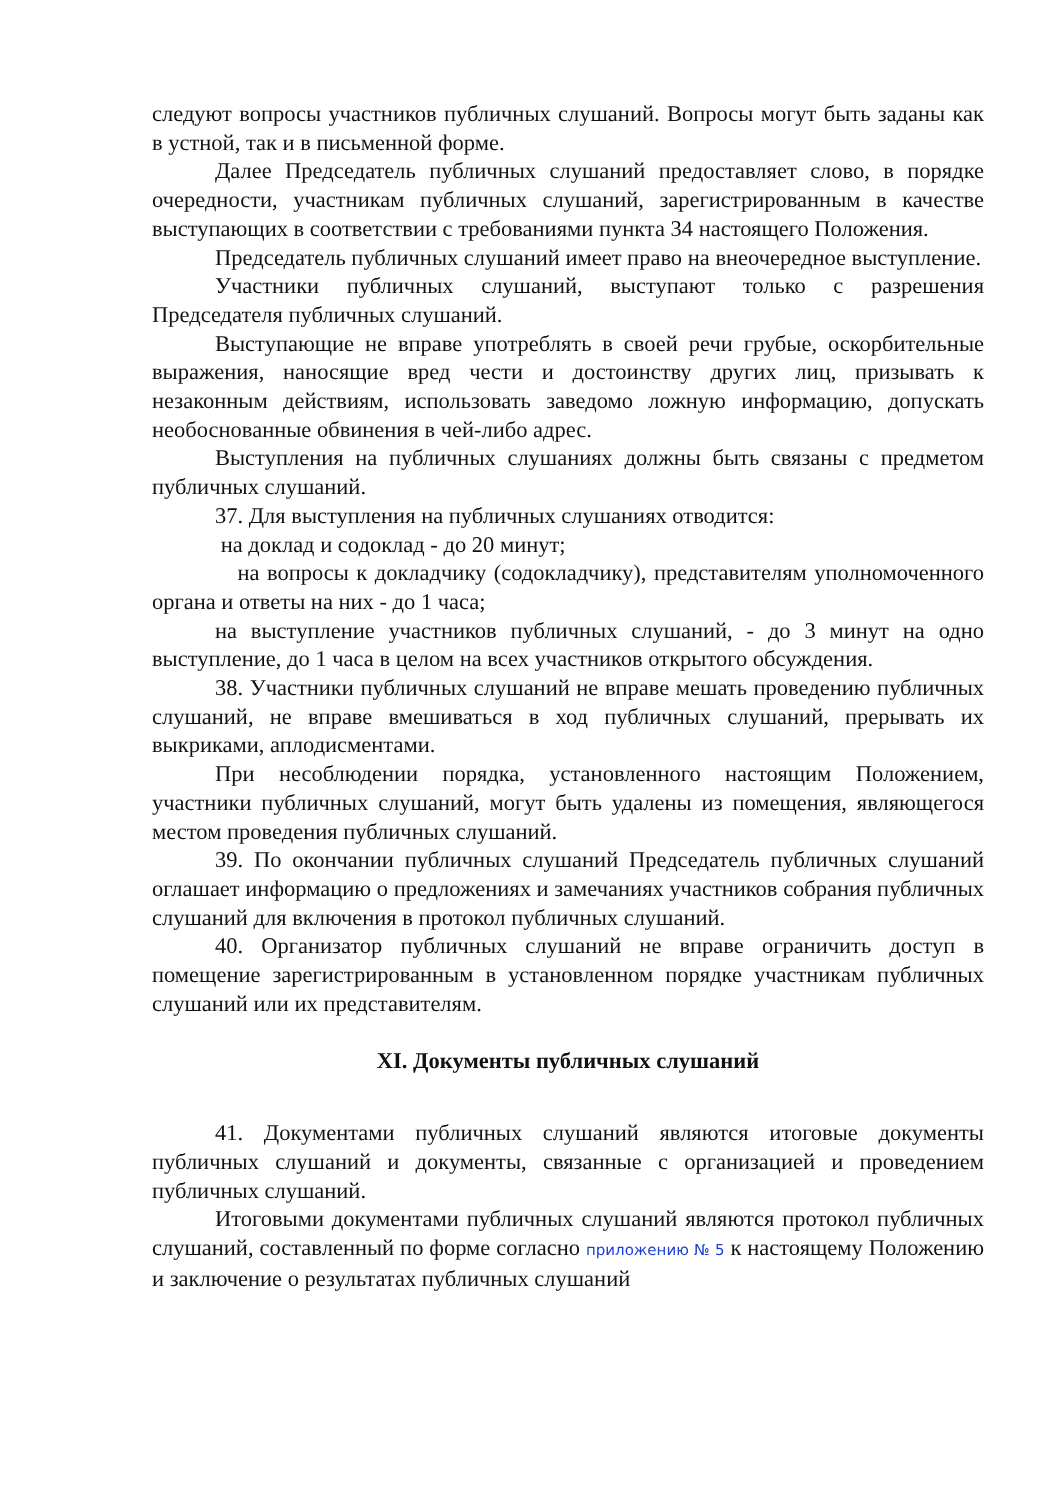следуют вопросы участников публичных слушаний. Вопросы могут быть заданы как в устной, так и в письменной форме.
Далее Председатель публичных слушаний предоставляет слово, в порядке очередности, участникам публичных слушаний, зарегистрированным в качестве выступающих в соответствии с требованиями пункта 34 настоящего Положения.
Председатель публичных слушаний имеет право на внеочередное выступление.
Участники публичных слушаний, выступают только с разрешения Председателя публичных слушаний.
Выступающие не вправе употреблять в своей речи грубые, оскорбительные выражения, наносящие вред чести и достоинству других лиц, призывать к незаконным действиям, использовать заведомо ложную информацию, допускать необоснованные обвинения в чей-либо адрес.
Выступления на публичных слушаниях должны быть связаны с предметом публичных слушаний.
37. Для выступления на публичных слушаниях отводится:
на доклад и содоклад - до 20 минут;
на вопросы к докладчику (содокладчику), представителям уполномоченного органа и ответы на них - до 1 часа;
на выступление участников публичных слушаний, - до 3 минут на одно выступление, до 1 часа в целом на всех участников открытого обсуждения.
38. Участники публичных слушаний не вправе мешать проведению публичных слушаний, не вправе вмешиваться в ход публичных слушаний, прерывать их выкриками, аплодисментами.
При несоблюдении порядка, установленного настоящим Положением, участники публичных слушаний, могут быть удалены из помещения, являющегося местом проведения публичных слушаний.
39. По окончании публичных слушаний Председатель публичных слушаний оглашает информацию о предложениях и замечаниях участников собрания публичных слушаний для включения в протокол публичных слушаний.
40. Организатор публичных слушаний не вправе ограничить доступ в помещение зарегистрированным в установленном порядке участникам публичных слушаний или их представителям.
XI. Документы публичных слушаний
41. Документами публичных слушаний являются итоговые документы публичных слушаний и документы, связанные с организацией и проведением публичных слушаний.
Итоговыми документами публичных слушаний являются протокол публичных слушаний, составленный по форме согласно приложению № 5 к настоящему Положению и заключение о результатах публичных слушаний